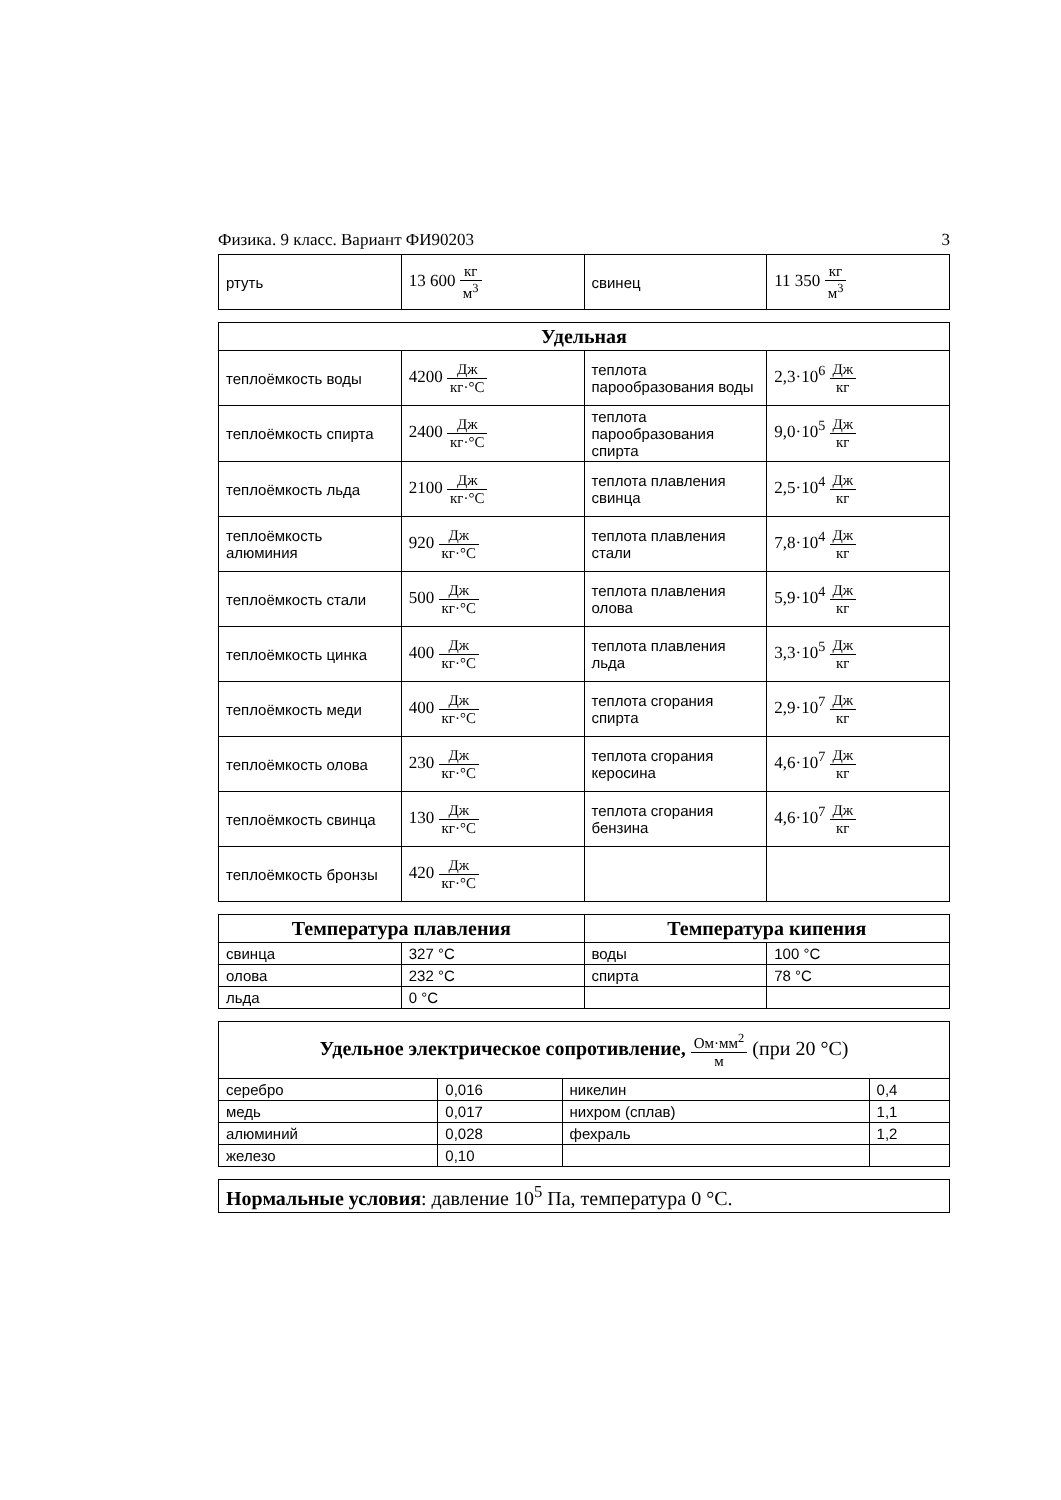Физика. 9 класс. Вариант ФИ90203 3
| ртуть | 13 600 кг м<sup>3</sup> | свинец | 11 350 кг м<sup>3</sup> |
| Удельная | | | |
| --- | --- | --- | --- |
| теплоёмкость воды | 4200 Дж кг·°С | теплота парообразования воды | 2,3·10<sup>6</sup> Дж кг |
| теплоёмкость спирта | 2400 Дж кг·°С | теплота парообразования спирта | 9,0·10<sup>5</sup> Дж кг |
| теплоёмкость льда | 2100 Дж кг·°С | теплота плавления свинца | 2,5·10<sup>4</sup> Дж кг |
| теплоёмкость алюминия | 920 Дж кг·°С | теплота плавления стали | 7,8·10<sup>4</sup> Дж кг |
| теплоёмкость стали | 500 Дж кг·°С | теплота плавления олова | 5,9·10<sup>4</sup> Дж кг |
| теплоёмкость цинка | 400 Дж кг·°С | теплота плавления льда | 3,3·10<sup>5</sup> Дж кг |
| теплоёмкость меди | 400 Дж кг·°С | теплота сгорания спирта | 2,9·10<sup>7</sup> Дж кг |
| теплоёмкость олова | 230 Дж кг·°С | теплота сгорания керосина | 4,6·10<sup>7</sup> Дж кг |
| теплоёмкость свинца | 130 Дж кг·°С | теплота сгорания бензина | 4,6·10<sup>7</sup> Дж кг |
| теплоёмкость бронзы | 420 Дж кг·°С | | |
| Температура плавления | | Температура кипения | |
| --- | --- | --- | --- |
| свинца | 327 °С | воды | 100 °С |
| олова | 232 °С | спирта | 78 °С |
| льда | 0 °С | | |
| Удельное электрическое сопротивление, Ом·мм<sup>2</sup> м (при 20 °С) | | | |
| --- | --- | --- | --- |
| серебро | 0,016 | никелин | 0,4 |
| медь | 0,017 | нихром (сплав) | 1,1 |
| алюминий | 0,028 | фехраль | 1,2 |
| железо | 0,10 | | |
| Нормальные условия : давление 10<sup>5</sup> Па, температура 0 °С. |